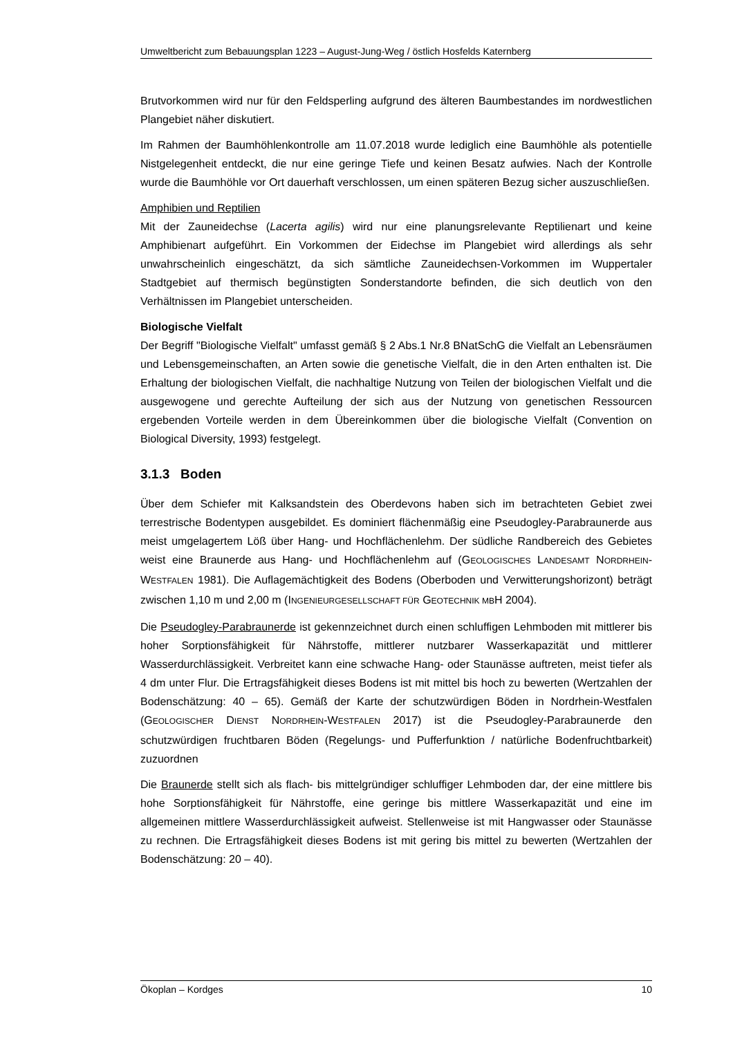Umweltbericht zum Bebauungsplan 1223 – August-Jung-Weg / östlich Hosfelds Katernberg
Brutvorkommen wird nur für den Feldsperling aufgrund des älteren Baumbestandes im nordwestlichen Plangebiet näher diskutiert.
Im Rahmen der Baumhöhlenkontrolle am 11.07.2018 wurde lediglich eine Baumhöhle als potentielle Nistgelegenheit entdeckt, die nur eine geringe Tiefe und keinen Besatz aufwies. Nach der Kontrolle wurde die Baumhöhle vor Ort dauerhaft verschlossen, um einen späteren Bezug sicher auszuschließen.
Amphibien und Reptilien
Mit der Zauneidechse (Lacerta agilis) wird nur eine planungsrelevante Reptilienart und keine Amphibienart aufgeführt. Ein Vorkommen der Eidechse im Plangebiet wird allerdings als sehr unwahrscheinlich eingeschätzt, da sich sämtliche Zauneidechsen-Vorkommen im Wuppertaler Stadtgebiet auf thermisch begünstigten Sonderstandorte befinden, die sich deutlich von den Verhältnissen im Plangebiet unterscheiden.
Biologische Vielfalt
Der Begriff "Biologische Vielfalt" umfasst gemäß § 2 Abs.1 Nr.8 BNatSchG die Vielfalt an Lebensräumen und Lebensgemeinschaften, an Arten sowie die genetische Vielfalt, die in den Arten enthalten ist. Die Erhaltung der biologischen Vielfalt, die nachhaltige Nutzung von Teilen der biologischen Vielfalt und die ausgewogene und gerechte Aufteilung der sich aus der Nutzung von genetischen Ressourcen ergebenden Vorteile werden in dem Übereinkommen über die biologische Vielfalt (Convention on Biological Diversity, 1993) festgelegt.
3.1.3 Boden
Über dem Schiefer mit Kalksandstein des Oberdevons haben sich im betrachteten Gebiet zwei terrestrische Bodentypen ausgebildet. Es dominiert flächenmäßig eine Pseudogley-Parabraunerde aus meist umgelagertem Löß über Hang- und Hochflächenlehm. Der südliche Randbereich des Gebietes weist eine Braunerde aus Hang- und Hochflächenlehm auf (GEOLOGISCHES LANDESAMT NORDRHEIN-WESTFALEN 1981). Die Auflagemächtigkeit des Bodens (Oberboden und Verwitterungshorizont) beträgt zwischen 1,10 m und 2,00 m (INGENIEURGESELLSCHAFT FÜR GEOTECHNIK MBH 2004).
Die Pseudogley-Parabraunerde ist gekennzeichnet durch einen schluffigen Lehmboden mit mittlerer bis hoher Sorptionsfähigkeit für Nährstoffe, mittlerer nutzbarer Wasserkapazität und mittlerer Wasserdurchlässigkeit. Verbreitet kann eine schwache Hang- oder Staunässe auftreten, meist tiefer als 4 dm unter Flur. Die Ertragsfähigkeit dieses Bodens ist mit mittel bis hoch zu bewerten (Wertzahlen der Bodenschätzung: 40 – 65). Gemäß der Karte der schutzwürdigen Böden in Nordrhein-Westfalen (GEOLOGISCHER DIENST NORDRHEIN-WESTFALEN 2017) ist die Pseudogley-Parabraunerde den schutzwürdigen fruchtbaren Böden (Regelungs- und Pufferfunktion / natürliche Bodenfruchtbarkeit) zuzuordnen
Die Braunerde stellt sich als flach- bis mittelgründiger schluffiger Lehmboden dar, der eine mittlere bis hohe Sorptionsfähigkeit für Nährstoffe, eine geringe bis mittlere Wasserkapazität und eine im allgemeinen mittlere Wasserdurchlässigkeit aufweist. Stellenweise ist mit Hangwasser oder Staunässe zu rechnen. Die Ertragsfähigkeit dieses Bodens ist mit gering bis mittel zu bewerten (Wertzahlen der Bodenschätzung: 20 – 40).
Ökoplan – Kordges 10